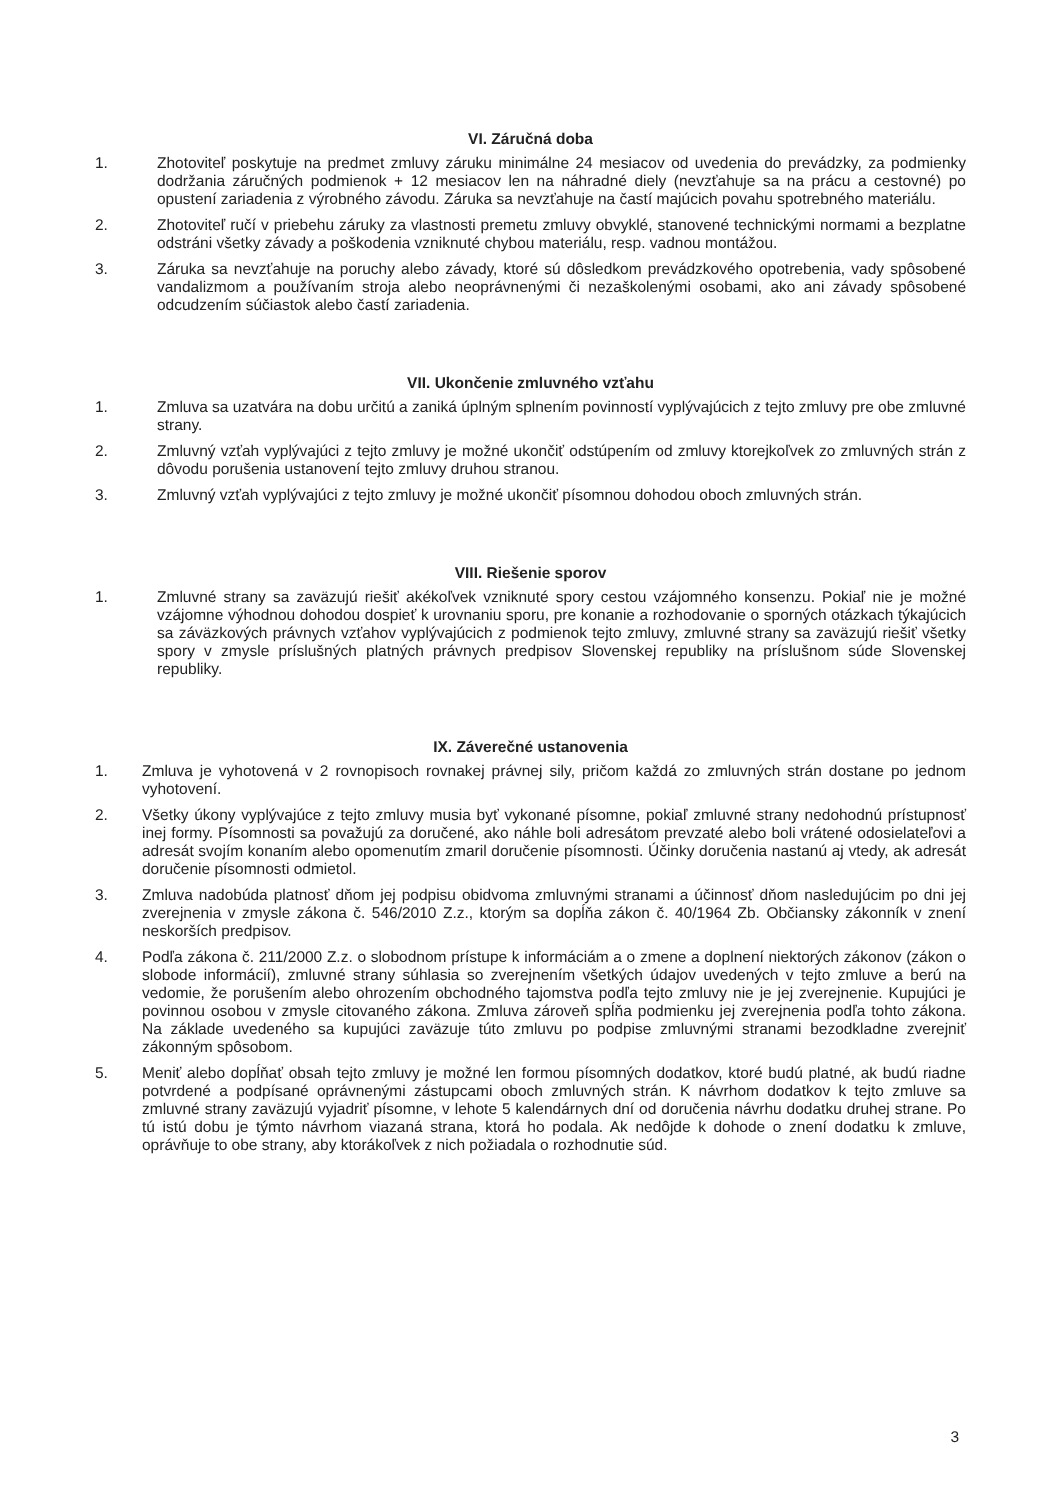VI. Záručná doba
1. Zhotoviteľ poskytuje na predmet zmluvy záruku minimálne 24 mesiacov od uvedenia do prevádzky, za podmienky dodržania záručných podmienok + 12 mesiacov len na náhradné diely (nevzťahuje sa na prácu a cestovné) po opustení zariadenia z výrobného závodu. Záruka sa nevzťahuje na častí majúcich povahu spotrebného materiálu.
2. Zhotoviteľ ručí v priebehu záruky za vlastnosti premetu zmluvy obvyklé, stanovené technickými normami a bezplatne odstráni všetky závady a poškodenia vzniknuté chybou materiálu, resp. vadnou montážou.
3. Záruka sa nevzťahuje na poruchy alebo závady, ktoré sú dôsledkom prevádzkového opotrebenia, vady spôsobené vandalizmom a používaním stroja alebo neoprávnenými či nezaškolenými osobami, ako ani závady spôsobené odcudzením súčiastok alebo častí zariadenia.
VII. Ukončenie zmluvného vzťahu
1. Zmluva sa uzatvára na dobu určitú a zaniká úplným splnením povinností vyplývajúcich z tejto zmluvy pre obe zmluvné strany.
2. Zmluvný vzťah vyplývajúci z tejto zmluvy je možné ukončiť odstúpením od zmluvy ktorejkoľvek zo zmluvných strán z dôvodu porušenia ustanovení tejto zmluvy druhou stranou.
3. Zmluvný vzťah vyplývajúci z tejto zmluvy je možné ukončiť písomnou dohodou oboch zmluvných strán.
VIII. Riešenie sporov
1. Zmluvné strany sa zaväzujú riešiť akékoľvek vzniknuté spory cestou vzájomného konsenzu. Pokiaľ nie je možné vzájomne výhodnou dohodou dospieť k urovnaniu sporu, pre konanie a rozhodovanie o sporných otázkach týkajúcich sa záväzkových právnych vzťahov vyplývajúcich z podmienok tejto zmluvy, zmluvné strany sa zaväzujú riešiť všetky spory v zmysle príslušných platných právnych predpisov Slovenskej republiky na príslušnom súde Slovenskej republiky.
IX. Záverečné ustanovenia
1. Zmluva je vyhotovená v 2 rovnopisoch rovnakej právnej sily, pričom každá zo zmluvných strán dostane po jednom vyhotovení.
2. Všetky úkony vyplývajúce z tejto zmluvy musia byť vykonané písomne, pokiaľ zmluvné strany nedohodnú prístupnosť inej formy. Písomnosti sa považujú za doručené, ako náhle boli adresátom prevzaté alebo boli vrátené odosielateľovi a adresát svojím konaním alebo opomenutím zmaril doručenie písomnosti. Účinky doručenia nastanú aj vtedy, ak adresát doručenie písomnosti odmietol.
3. Zmluva nadobúda platnosť dňom jej podpisu obidvoma zmluvnými stranami a účinnosť dňom nasledujúcim po dni jej zverejnenia v zmysle zákona č. 546/2010 Z.z., ktorým sa dopĺňa zákon č. 40/1964 Zb. Občiansky zákonník v znení neskorších predpisov.
4. Podľa zákona č. 211/2000 Z.z. o slobodnom prístupe k informáciám a o zmene a doplnení niektorých zákonov (zákon o slobode informácií), zmluvné strany súhlasia so zverejnením všetkých údajov uvedených v tejto zmluve a berú na vedomie, že porušením alebo ohrozením obchodného tajomstva podľa tejto zmluvy nie je jej zverejnenie. Kupujúci je povinnou osobou v zmysle citovaného zákona. Zmluva zároveň spĺňa podmienku jej zverejnenia podľa tohto zákona. Na základe uvedeného sa kupujúci zaväzuje túto zmluvu po podpise zmluvnými stranami bezodkladne zverejniť zákonným spôsobom.
5. Meniť alebo dopĺňať obsah tejto zmluvy je možné len formou písomných dodatkov, ktoré budú platné, ak budú riadne potvrdené a podpísané oprávnenými zástupcami oboch zmluvných strán. K návrhom dodatkov k tejto zmluve sa zmluvné strany zaväzujú vyjadriť písomne, v lehote 5 kalendárnych dní od doručenia návrhu dodatku druhej strane. Po tú istú dobu je týmto návrhom viazaná strana, ktorá ho podala. Ak nedôjde k dohode o znení dodatku k zmluve, oprávňuje to obe strany, aby ktorákoľvek z nich požiadala o rozhodnutie súd.
3